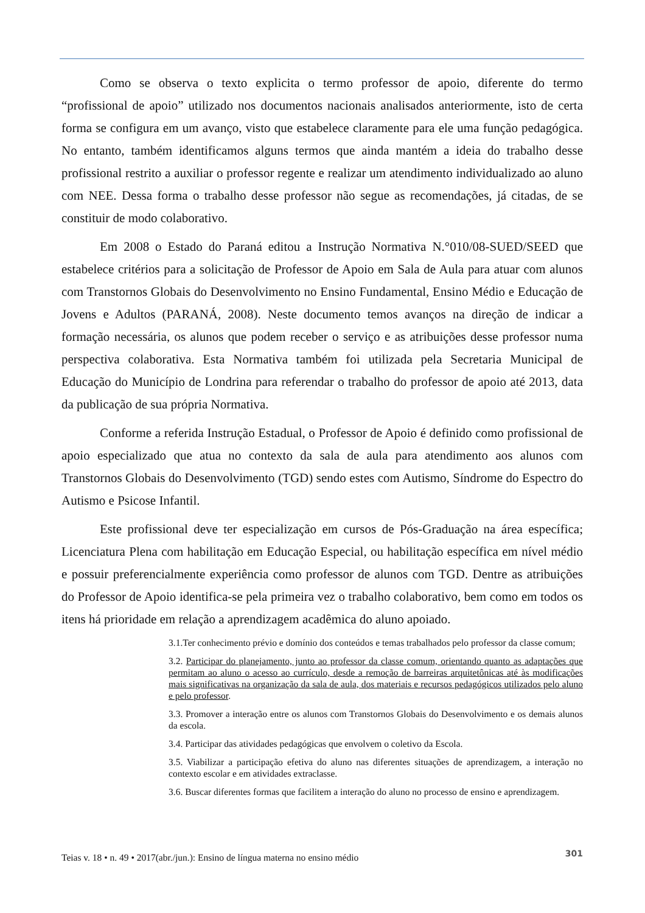Como se observa o texto explicita o termo professor de apoio, diferente do termo “profissional de apoio” utilizado nos documentos nacionais analisados anteriormente, isto de certa forma se configura em um avanço, visto que estabelece claramente para ele uma função pedagógica. No entanto, também identificamos alguns termos que ainda mantém a ideia do trabalho desse profissional restrito a auxiliar o professor regente e realizar um atendimento individualizado ao aluno com NEE. Dessa forma o trabalho desse professor não segue as recomendações, já citadas, de se constituir de modo colaborativo.
Em 2008 o Estado do Paraná editou a Instrução Normativa N.°010/08-SUED/SEED que estabelece critérios para a solicitação de Professor de Apoio em Sala de Aula para atuar com alunos com Transtornos Globais do Desenvolvimento no Ensino Fundamental, Ensino Médio e Educação de Jovens e Adultos (PARANÁ, 2008). Neste documento temos avanços na direção de indicar a formação necessária, os alunos que podem receber o serviço e as atribuições desse professor numa perspectiva colaborativa. Esta Normativa também foi utilizada pela Secretaria Municipal de Educação do Município de Londrina para referendar o trabalho do professor de apoio até 2013, data da publicação de sua própria Normativa.
Conforme a referida Instrução Estadual, o Professor de Apoio é definido como profissional de apoio especializado que atua no contexto da sala de aula para atendimento aos alunos com Transtornos Globais do Desenvolvimento (TGD) sendo estes com Autismo, Síndrome do Espectro do Autismo e Psicose Infantil.
Este profissional deve ter especialização em cursos de Pós-Graduação na área específica; Licenciatura Plena com habilitação em Educação Especial, ou habilitação específica em nível médio e possuir preferencialmente experiência como professor de alunos com TGD. Dentre as atribuições do Professor de Apoio identifica-se pela primeira vez o trabalho colaborativo, bem como em todos os itens há prioridade em relação a aprendizagem acadêmica do aluno apoiado.
3.1.Ter conhecimento prévio e domínio dos conteúdos e temas trabalhados pelo professor da classe comum;
3.2. Participar do planejamento, junto ao professor da classe comum, orientando quanto as adaptações que permitam ao aluno o acesso ao currículo, desde a remoção de barreiras arquitetônicas até às modificações mais significativas na organização da sala de aula, dos materiais e recursos pedagógicos utilizados pelo aluno e pelo professor.
3.3. Promover a interação entre os alunos com Transtornos Globais do Desenvolvimento e os demais alunos da escola.
3.4. Participar das atividades pedagógicas que envolvem o coletivo da Escola.
3.5. Viabilizar a participação efetiva do aluno nas diferentes situações de aprendizagem, a interação no contexto escolar e em atividades extraclasse.
3.6. Buscar diferentes formas que facilitem a interação do aluno no processo de ensino e aprendizagem.
Teias v. 18 • n. 49 • 2017(abr./jun.): Ensino de língua materna no ensino médio 301